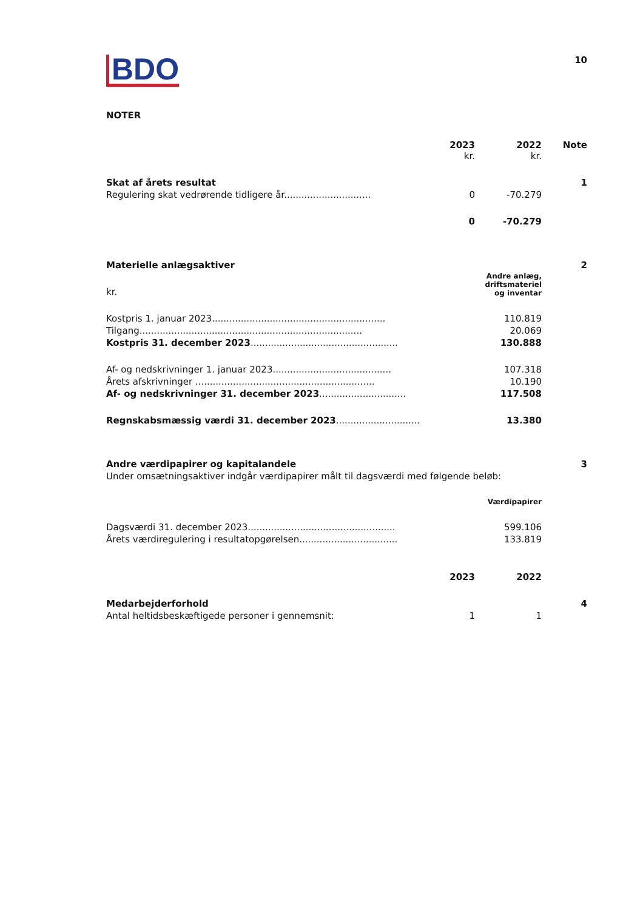BDO
10
NOTER
| | 2023 kr. | 2022 kr. | Note |
| --- | --- | --- | --- |
| Skat af årets resultat | | | 1 |
| Regulering skat vedrørende tidligere år.............................. | 0 | -70.279 | |
| | 0 | -70.279 | |
| Materielle anlægsaktiver | | | 2 |
| kr. | | Andre anlæg, driftsmateriel og inventar | |
| Kostpris 1. januar 2023............................................................ | | 110.819 | |
| Tilgang............................................................................. | | 20.069 | |
| Kostpris 31. december 2023 ................................................... | | 130.888 | |
| Af- og nedskrivninger 1. januar 2023......................................... | | 107.318 | |
| Årets afskrivninger .............................................................. | | 10.190 | |
| Af- og nedskrivninger 31. december 2023 .............................. | | 117.508 | |
| Regnskabsmæssig værdi 31. december 2023 ............................. | | 13.380 | |
| Andre værdipapirer og kapitalandele | | | 3 |
| Under omsætningsaktiver indgår værdipapirer målt til dagsværdi med følgende beløb: | | | |
| | | Værdipapirer | |
| Dagsværdi 31. december 2023................................................... | | 599.106 | |
| Årets værdiregulering i resultatopgørelsen.................................. | | 133.819 | |
| | 2023 | 2022 | |
| Medarbejderforhold | | | 4 |
| Antal heltidsbeskæftigede personer i gennemsnit: | 1 | 1 | |